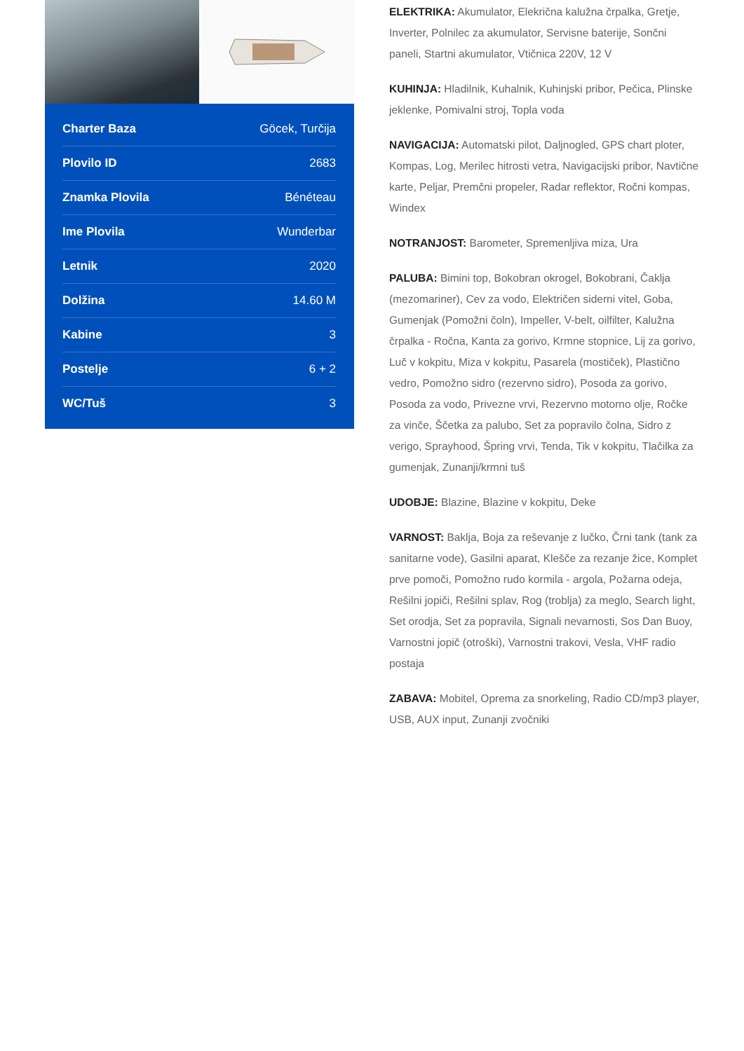| Charter Baza | Göcek, Turčija |
| Plovilo ID | 2683 |
| Znamka Plovila | Bénéteau |
| Ime Plovila | Wunderbar |
| Letnik | 2020 |
| Dolžina | 14.60 M |
| Kabine | 3 |
| Postelje | 6 + 2 |
| WC/Tuš | 3 |
ELEKTRIKA: Akumulator, Elekrična kalužna črpalka, Gretje, Inverter, Polnilec za akumulator, Servisne baterije, Sončni paneli, Startni akumulator, Vtičnica 220V, 12 V
KUHINJA: Hladilnik, Kuhalnik, Kuhinjski pribor, Pečica, Plinske jeklenke, Pomivalni stroj, Topla voda
NAVIGACIJA: Automatski pilot, Daljnogled, GPS chart ploter, Kompas, Log, Merilec hitrosti vetra, Navigacijski pribor, Navtične karte, Peljar, Premčni propeler, Radar reflektor, Ročni kompas, Windex
NOTRANJOST: Barometer, Spremenljiva miza, Ura
PALUBA: Bimini top, Bokobran okrogel, Bokobrani, Čaklja (mezomariner), Cev za vodo, Električen siderni vitel, Goba, Gumenjak (Pomožni čoln), Impeller, V-belt, oilfilter, Kalužna črpalka - Ročna, Kanta za gorivo, Krmne stopnice, Lij za gorivo, Luč v kokpitu, Miza v kokpitu, Pasarela (mostiček), Plastično vedro, Pomožno sidro (rezervno sidro), Posoda za gorivo, Posoda za vodo, Privezne vrvi, Rezervno motorno olje, Ročke za vinče, Ščetka za palubo, Set za popravilo čolna, Sidro z verigo, Sprayhood, Špring vrvi, Tenda, Tik v kokpitu, Tlačilka za gumenjak, Zunanji/krmni tuš
UDOBJE: Blazine, Blazine v kokpitu, Deke
VARNOST: Baklja, Boja za reševanje z lučko, Črni tank (tank za sanitarne vode), Gasilni aparat, Klešče za rezanje žice, Komplet prve pomoči, Pomožno rudo kormila - argola, Požarna odeja, Rešilni jopiči, Rešilni splav, Rog (troblja) za meglo, Search light, Set orodja, Set za popravila, Signali nevarnosti, Sos Dan Buoy, Varnostni jopič (otroški), Varnostni trakovi, Vesla, VHF radio postaja
ZABAVA: Mobitel, Oprema za snorkeling, Radio CD/mp3 player, USB, AUX input, Zunanji zvočniki